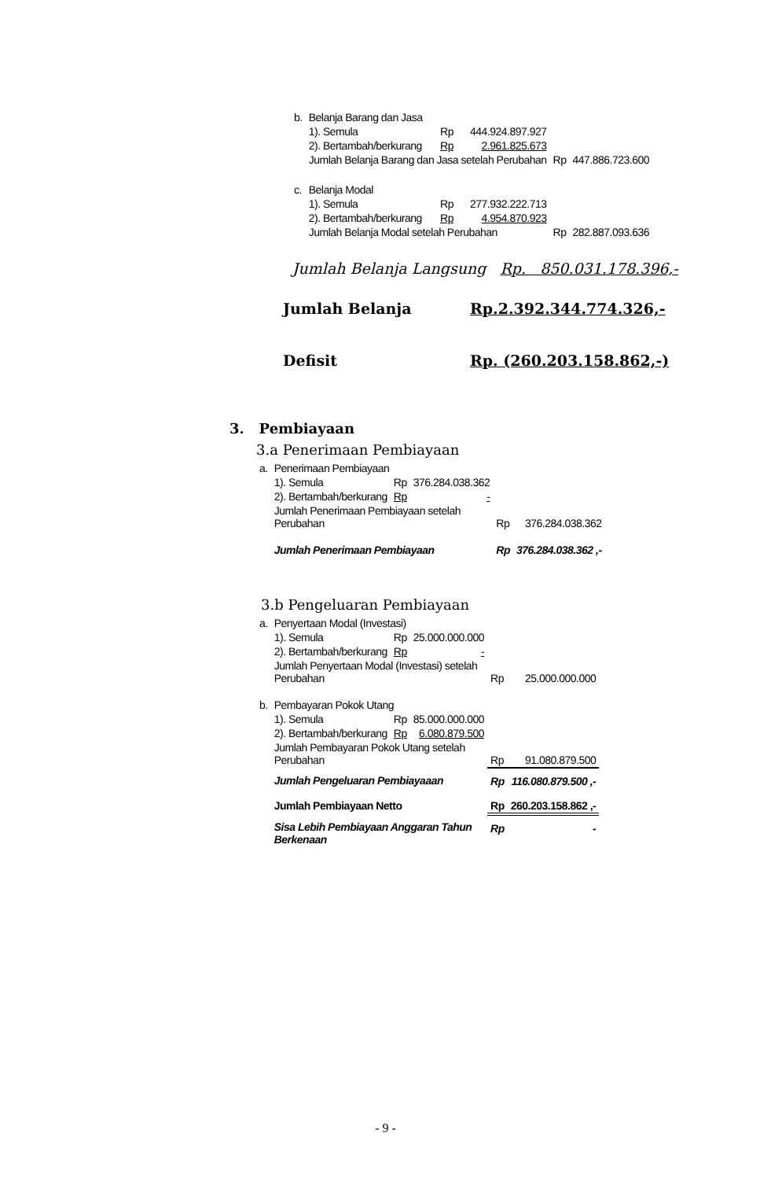| b. | Belanja Barang dan Jasa | | | | |
| | 1). Semula | Rp | 444.924.897.927 | | |
| | 2). Bertambah/berkurang | Rp | 2.961.825.673 | | |
| | Jumlah Belanja Barang dan Jasa setelah Perubahan | | | Rp | 447.886.723.600 |
| c. | Belanja Modal | | | | |
| | 1). Semula | Rp | 277.932.222.713 | | |
| | 2). Bertambah/berkurang | Rp | 4.954.870.923 | | |
| | Jumlah Belanja Modal setelah Perubahan | | | Rp | 282.887.093.636 |
Jumlah Belanja Langsung Rp. 850.031.178.396,-
| Jumlah Belanja | Rp.2.392.344.774.326,- |
| Defisit | Rp. (260.203.158.862,-) |
3. Pembiayaan
3.a Penerimaan Pembiayaan
| a. | Penerimaan Pembiayaan | | | | |
| | 1). Semula | Rp | 376.284.038.362 | | |
| | 2). Bertambah/berkurang | Rp | - | | |
| | Jumlah Penerimaan Pembiayaan setelah Perubahan | | | Rp | 376.284.038.362 |
| | Jumlah Penerimaan Pembiayaan | | | Rp | 376.284.038.362 ,- |
3.b Pengeluaran Pembiayaan
| a. | Penyertaan Modal (Investasi) | | | | |
| | 1). Semula | Rp | 25.000.000.000 | | |
| | 2). Bertambah/berkurang | Rp | - | | |
| | Jumlah Penyertaan Modal (Investasi) setelah Perubahan | | | Rp | 25.000.000.000 |
| b. | Pembayaran Pokok Utang | | | | |
| | 1). Semula | Rp | 85.000.000.000 | | |
| | 2). Bertambah/berkurang | Rp | 6.080.879.500 | | |
| | Jumlah Pembayaran Pokok Utang setelah Perubahan | | | Rp | 91.080.879.500 |
| | Jumlah Pengeluaran Pembiayaaan | | | Rp | 116.080.879.500 ,- |
| | Jumlah Pembiayaan Netto | | | Rp | 260.203.158.862 ,- |
| | Sisa Lebih Pembiayaan Anggaran Tahun Berkenaan | | | Rp | - |
- 9 -